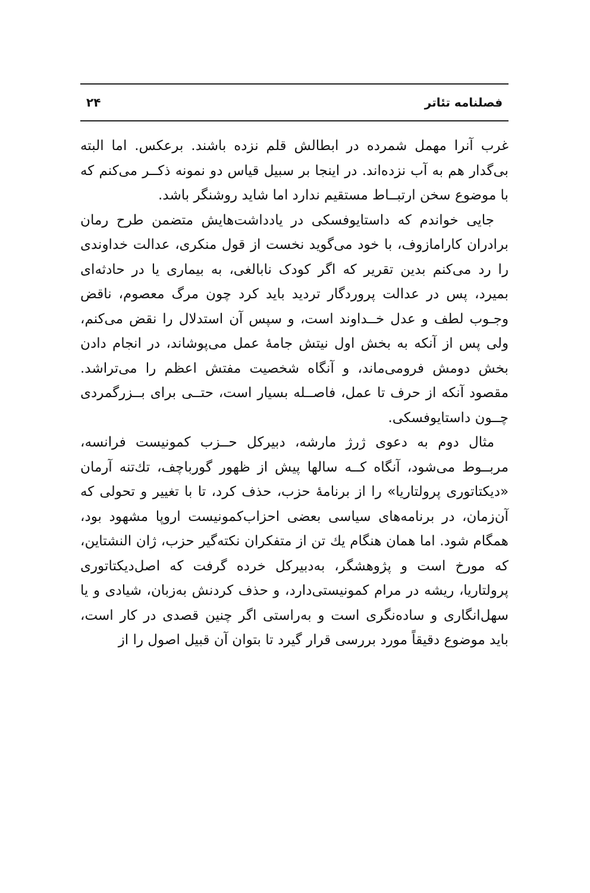فصلنامه تئاتر ۲۴
غرب آنرا مهمل شمرده در ابطالش قلم نزده باشند. برعکس. اما البته بی‌گدار هم به آب نزده‌اند. در اینجا بر سبیل قیاس دو نمونه ذکــر می‌کنم که با موضوع سخن ارتبــاط مستقیم ندارد اما شاید روشنگر باشد.
جایی خواندم که داستایوفسکی در یادداشت‌هایش متضمن طرح رمان برادران کارامازوف، با خود می‌گوید نخست از قول منکری، عدالت خداوندی را رد می‌کنم بدین تقریر که اگر کودک نابالغی، به بیماری یا در حادثه‌ای بمیرد، پس در عدالت پروردگار تردید باید کرد چون مرگ معصوم، ناقض وجـوب لطف و عدل خــداوند است، و سپس آن استدلال را نقض می‌کنم، ولی پس از آنکه به بخش اول نیتش جامهٔ عمل می‌پوشاند، در انجام دادن بخش دومش فرومی‌ماند، و آنگاه شخصیت مفتش اعظم را می‌تراشد. مقصود آنکه از حرف تا عمل، فاصــله بسیار است، حتــی برای بــزرگمردی چــون داستایوفسکی.
مثال دوم به دعوی ژرژ مارشه، دبیرکل حــزب کمونیست فرانسه، مربــوط می‌شود، آنگاه کــه سالها پیش از ظهور گورباچف، تك‌تنه آرمان «دیکتاتوری پرولتاریا» را از برنامهٔ حزب، حذف کرد، تا با تغییر و تحولی که آن‌زمان، در برنامه‌های سیاسی بعضی احزاب‌کمونیست اروپا مشهود بود، همگام شود. اما همان هنگام یك تن از متفکران نکته‌گیر حزب، ژان النشتاین، که مورخ است و پژوهشگر، به‌دبیرکل خرده گرفت که اصل‌دیکتاتوری پرولتاریا، ریشه در مرام کمونیستی‌دارد، و حذف کردنش به‌زبان، شیادی و یا سهل‌انگاری و ساده‌نگری است و به‌راستی اگر چنین قصدی در کار است، باید موضوع دقیقاً مورد بررسی قرار گیرد تا بتوان آن قبیل اصول را از